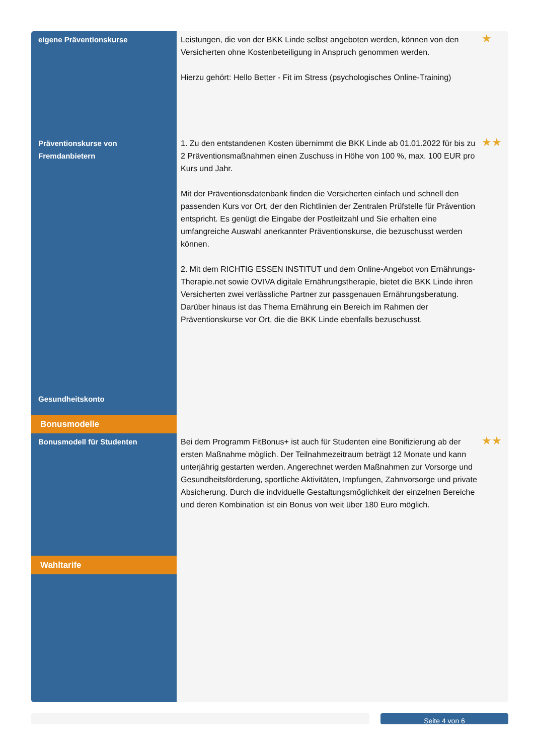| eigene Präventionskurse | Leistungen, die von der BKK Linde selbst angeboten werden, können von den Versicherten ohne Kostenbeteiligung in Anspruch genommen werden. Hierzu gehört: Hello Better - Fit im Stress (psychologisches Online-Training) | ★ |
| Präventionskurse von Fremdanbietern | 1. Zu den entstandenen Kosten übernimmt die BKK Linde ab 01.01.2022 für bis zu 2 Präventionsmaßnahmen einen Zuschuss in Höhe von 100 %, max. 100 EUR pro Kurs und Jahr. Mit der Präventionsdatenbank finden die Versicherten einfach und schnell den passenden Kurs vor Ort, der den Richtlinien der Zentralen Prüfstelle für Prävention entspricht. Es genügt die Eingabe der Postleitzahl und Sie erhalten eine umfangreiche Auswahl anerkannter Präventionskurse, die bezuschusst werden können. 2. Mit dem RICHTIG ESSEN INSTITUT und dem Online-Angebot von Ernährungs-Therapie.net sowie OVIVA digitale Ernährungstherapie, bietet die BKK Linde ihren Versicherten zwei verlässliche Partner zur passgenauen Ernährungsberatung. Darüber hinaus ist das Thema Ernährung ein Bereich im Rahmen der Präventionskurse vor Ort, die die BKK Linde ebenfalls bezuschusst. | ★★ |
| Gesundheitskonto | | |
| Bonusmodelle | | |
| Bonusmodell für Studenten | Bei dem Programm FitBonus+ ist auch für Studenten eine Bonifizierung ab der ersten Maßnahme möglich. Der Teilnahmezeitraum beträgt 12 Monate und kann unterjährig gestarten werden. Angerechnet werden Maßnahmen zur Vorsorge und Gesundheitsförderung, sportliche Aktivitäten, Impfungen, Zahnvorsorge und private Absicherung. Durch die indviduelle Gestaltungsmöglichkeit der einzelnen Bereiche und deren Kombination ist ein Bonus von weit über 180 Euro möglich. | ★★ |
| Wahltarife | | |
Seite 4 von 6